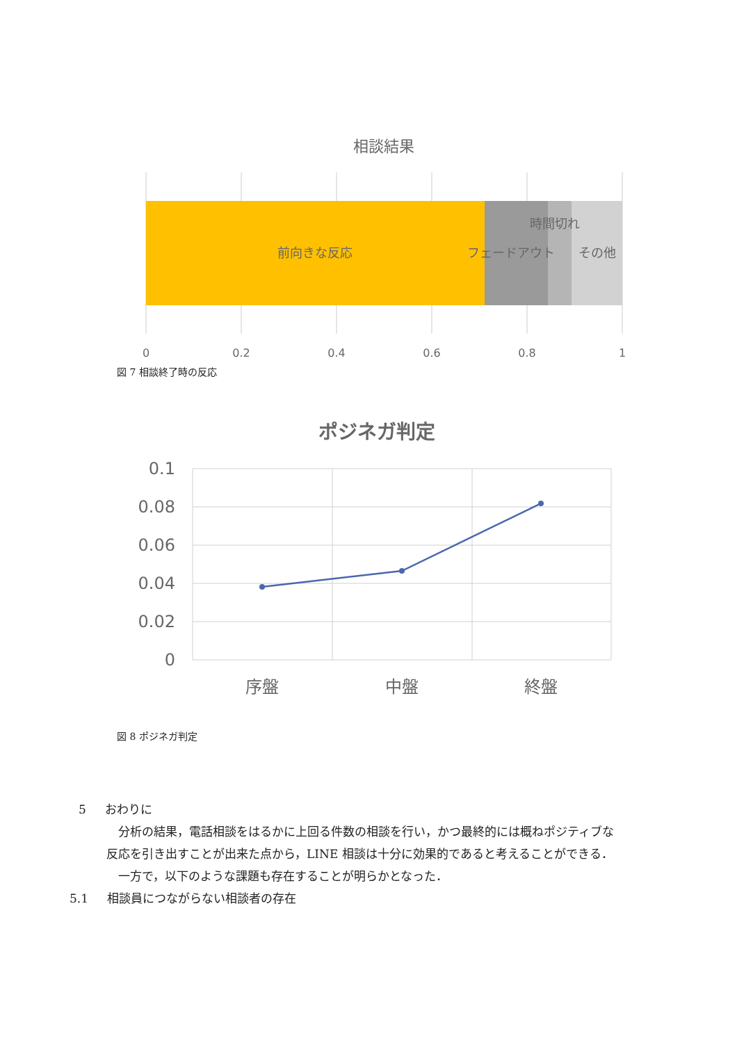相談結果
前向きな反応
フェードアウト
時間切れ
その他
0
0.2
0.4
0.6
0.8
1
図 7 相談終了時の反応
ポジネガ判定
0.1
0.08
0.06
0.04
0.02
0
序盤
中盤
終盤
図 8 ポジネガ判定
5 おわりに
分析の結果，電話相談をはるかに上回る件数の相談を行い，かつ最終的には概ねポジティブな反応を引き出すことが出来た点から，LINE 相談は十分に効果的であると考えることができる．
一方で，以下のような課題も存在することが明らかとなった．
5.1 相談員につながらない相談者の存在